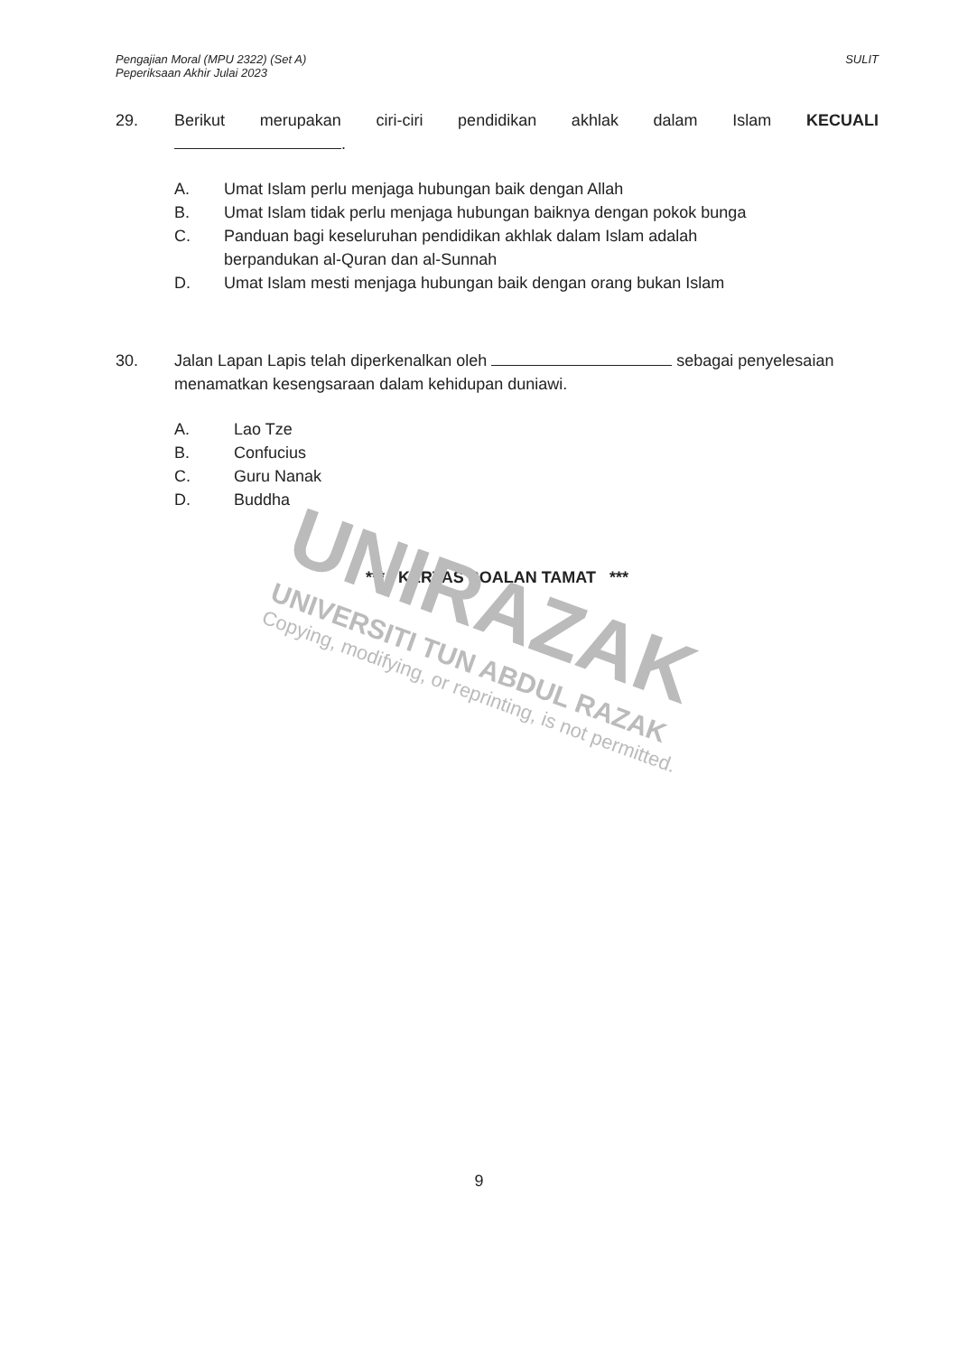Pengajian Moral (MPU 2322) (Set A)
Peperiksaan Akhir Julai 2023
SULIT
29. Berikut merupakan ciri-ciri pendidikan akhlak dalam Islam KECUALI
.
A. Umat Islam perlu menjaga hubungan baik dengan Allah
B. Umat Islam tidak perlu menjaga hubungan baiknya dengan pokok bunga
C. Panduan bagi keseluruhan pendidikan akhlak dalam Islam adalah
berpandukan al-Quran dan al-Sunnah
D. Umat Islam mesti menjaga hubungan baik dengan orang bukan Islam
30. Jalan Lapan Lapis telah diperkenalkan oleh sebagai penyelesaian menamatkan kesengsaraan dalam kehidupan duniawi.
A. Lao Tze
B. Confucius
C. Guru Nanak
D. Buddha
*** KERTAS SOALAN TAMAT ***
UNIRAZAK
UNIVERSITI TUN ABDUL RAZAK
Copying, modifying, or reprinting, is not permitted.
9